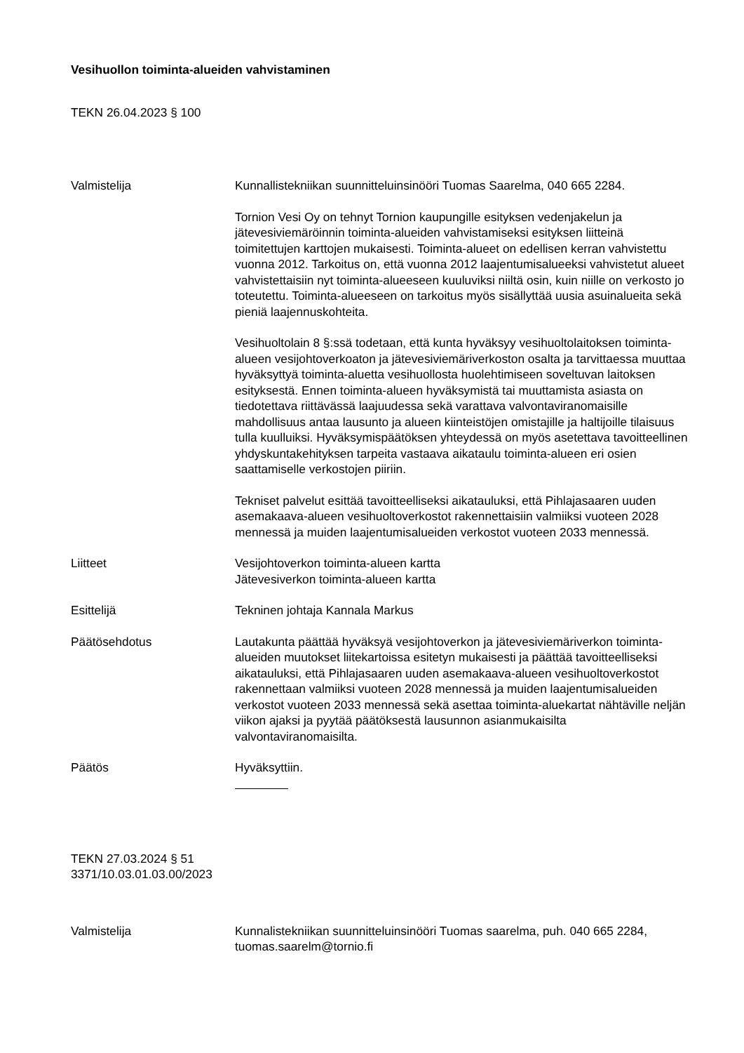Vesihuollon toiminta-alueiden vahvistaminen
TEKN 26.04.2023 § 100
Valmistelija Kunnallistekniikan suunnitteluinsinööri Tuomas Saarelma, 040 665 2284.
Tornion Vesi Oy on tehnyt Tornion kaupungille esityksen vedenjakelun ja jätevesiviemäröinnin toiminta-alueiden vahvistamiseksi esityksen liitteinä toimitettujen karttojen mukaisesti. Toiminta-alueet on edellisen kerran vahvistettu vuonna 2012. Tarkoitus on, että vuonna 2012 laajentumisalueeksi vahvistetut alueet vahvistettaisiin nyt toiminta-alueeseen kuuluviksi niiltä osin, kuin niille on verkosto jo toteutettu. Toiminta-alueeseen on tarkoitus myös sisällyttää uusia asuinalueita sekä pieniä laajennuskohteita.
Vesihuoltolain 8 §:ssä todetaan, että kunta hyväksyy vesihuoltolaitoksen toiminta-alueen vesijohtoverkoaton ja jätevesiviemäriverkoston osalta ja tarvittaessa muuttaa hyväksyttyä toiminta-aluetta vesihuollosta huolehtimiseen soveltuvan laitoksen esityksestä. Ennen toiminta-alueen hyväksymistä tai muuttamista asiasta on tiedotettava riittävässä laajuudessa sekä varattava valvontaviranomaisille mahdollisuus antaa lausunto ja alueen kiinteistöjen omistajille ja haltijoille tilaisuus tulla kuulluiksi. Hyväksymispäätöksen yhteydessä on myös asetettava tavoitteellinen yhdyskuntakehityksen tarpeita vastaava aikataulu toiminta-alueen eri osien saattamiselle verkostojen piiriin.
Tekniset palvelut esittää tavoitteelliseksi aikatauluksi, että Pihlajasaaren uuden asemakaava-alueen vesihuoltoverkostot rakennettaisiin valmiiksi vuoteen 2028 mennessä ja muiden laajentumisalueiden verkostot vuoteen 2033 mennessä.
Liitteet Vesijohtoverkon toiminta-alueen kartta
Jätevesiverkon toiminta-alueen kartta
Esittelijä Tekninen johtaja Kannala Markus
Päätösehdotus Lautakunta päättää hyväksyä vesijohtoverkon ja jätevesiviemäriverkon toiminta-alueiden muutokset liitekartoissa esitetyn mukaisesti ja päättää tavoitteelliseksi aikatauluksi, että Pihlajasaaren uuden asemakaava-alueen vesihuoltoverkostot rakennettaan valmiiksi vuoteen 2028 mennessä ja muiden laajentumisalueiden verkostot vuoteen 2033 mennessä sekä asettaa toiminta-aluekartat nähtäville neljän viikon ajaksi ja pyytää päätöksestä lausunnon asianmukaisilta valvontaviranomaisilta.
Päätös Hyväksyttiin.
TEKN 27.03.2024 § 51
3371/10.03.01.03.00/2023
Valmistelija Kunnalistekniikan suunnitteluinsinööri Tuomas saarelma, puh. 040 665 2284, tuomas.saarelm@tornio.fi